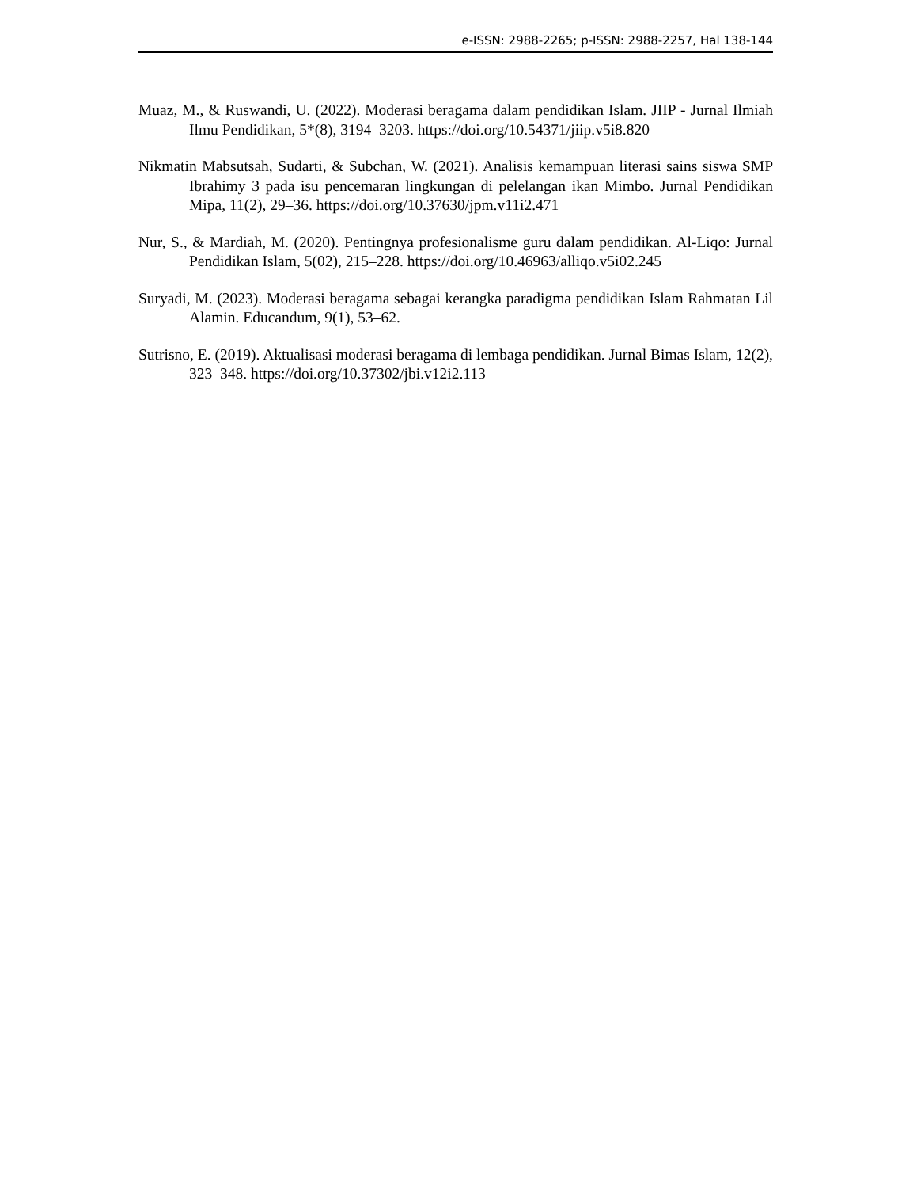e-ISSN: 2988-2265; p-ISSN: 2988-2257, Hal 138-144
Muaz, M., & Ruswandi, U. (2022). Moderasi beragama dalam pendidikan Islam. JIIP - Jurnal Ilmiah Ilmu Pendidikan, 5*(8), 3194–3203. https://doi.org/10.54371/jiip.v5i8.820
Nikmatin Mabsutsah, Sudarti, & Subchan, W. (2021). Analisis kemampuan literasi sains siswa SMP Ibrahimy 3 pada isu pencemaran lingkungan di pelelangan ikan Mimbo. Jurnal Pendidikan Mipa, 11(2), 29–36. https://doi.org/10.37630/jpm.v11i2.471
Nur, S., & Mardiah, M. (2020). Pentingnya profesionalisme guru dalam pendidikan. Al-Liqo: Jurnal Pendidikan Islam, 5(02), 215–228. https://doi.org/10.46963/alliqo.v5i02.245
Suryadi, M. (2023). Moderasi beragama sebagai kerangka paradigma pendidikan Islam Rahmatan Lil Alamin. Educandum, 9(1), 53–62.
Sutrisno, E. (2019). Aktualisasi moderasi beragama di lembaga pendidikan. Jurnal Bimas Islam, 12(2), 323–348. https://doi.org/10.37302/jbi.v12i2.113